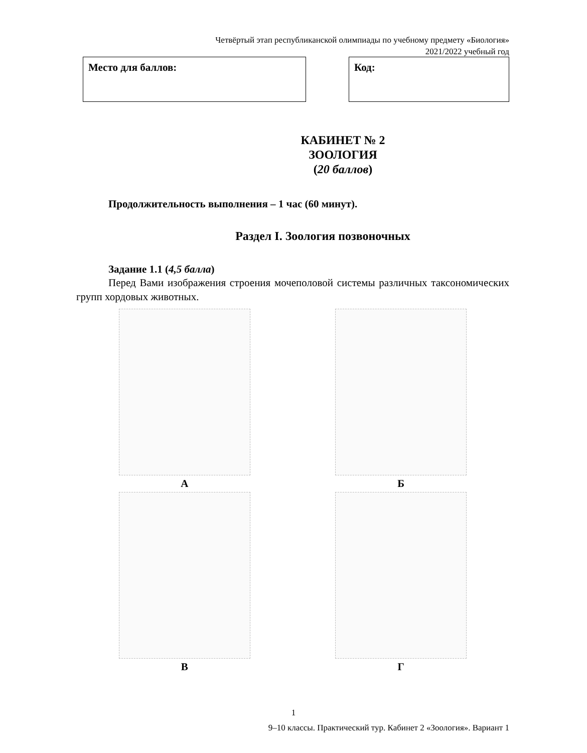Четвёртый этап республиканской олимпиады по учебному предмету «Биология»
2021/2022 учебный год
Место для баллов: Код:
КАБИНЕТ № 2
ЗООЛОГИЯ
(20 баллов)
Продолжительность выполнения – 1 час (60 минут).
Раздел I. Зоология позвоночных
Задание 1.1 (4,5 балла)
Перед Вами изображения строения мочеполовой системы различных таксономических групп хордовых животных.
А
Б
В
Г
1
9–10 классы. Практический тур. Кабинет 2 «Зоология». Вариант 1